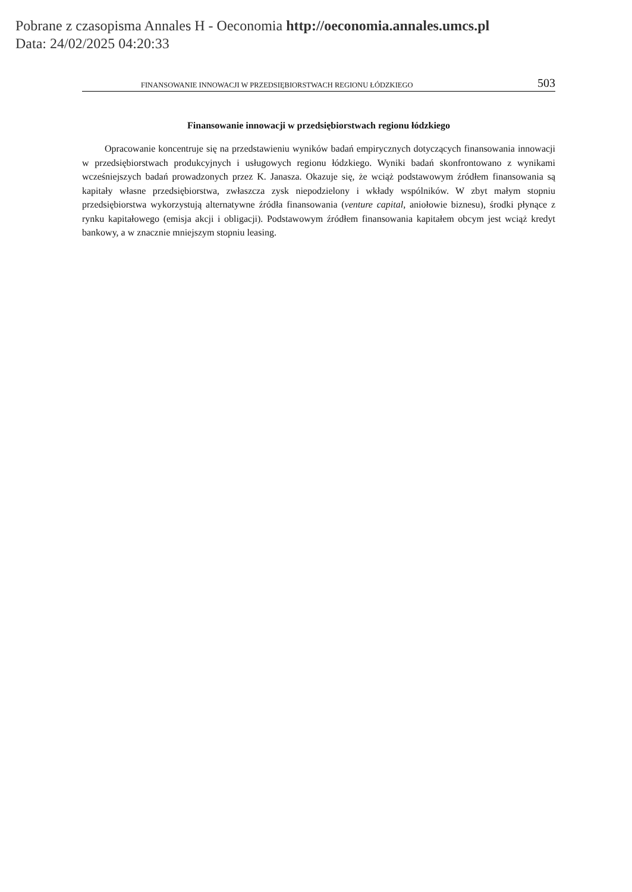Pobrane z czasopisma Annales H - Oeconomia http://oeconomia.annales.umcs.pl
Data: 24/02/2025 04:20:33
FINANSOWANIE INNOWACJI W PRZEDSIĘBIORSTWACH REGIONU ŁÓDZKIEGO 503
Finansowanie innowacji w przedsiębiorstwach regionu łódzkiego
Opracowanie koncentruje się na przedstawieniu wyników badań empirycznych dotyczących finansowania innowacji w przedsiębiorstwach produkcyjnych i usługowych regionu łódzkiego. Wyniki badań skonfrontowano z wynikami wcześniejszych badań prowadzonych przez K. Janasza. Okazuje się, że wciąż podstawowym źródłem finansowania są kapitały własne przedsiębiorstwa, zwłaszcza zysk niepodzielony i wkłady wspólników. W zbyt małym stopniu przedsiębiorstwa wykorzystują alternatywne źródła finansowania (venture capital, aniołowie biznesu), środki płynące z rynku kapitałowego (emisja akcji i obligacji). Podstawowym źródłem finansowania kapitałem obcym jest wciąż kredyt bankowy, a w znacznie mniejszym stopniu leasing.